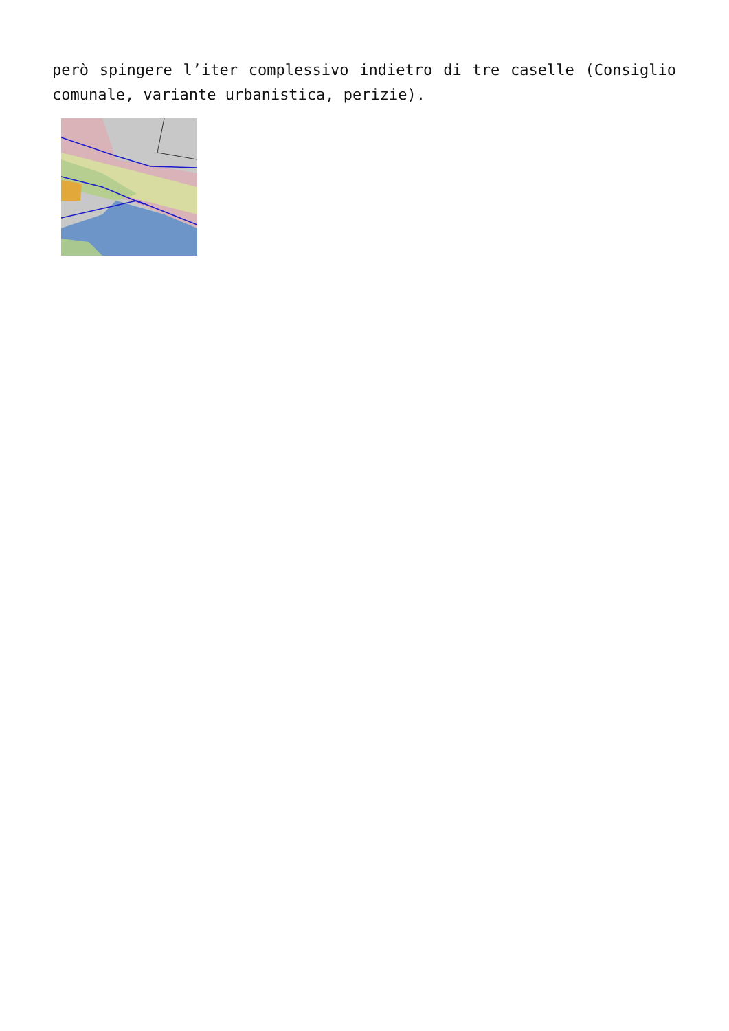però spingere l’iter complessivo indietro di tre caselle (Consiglio comunale, variante urbanistica, perizie).